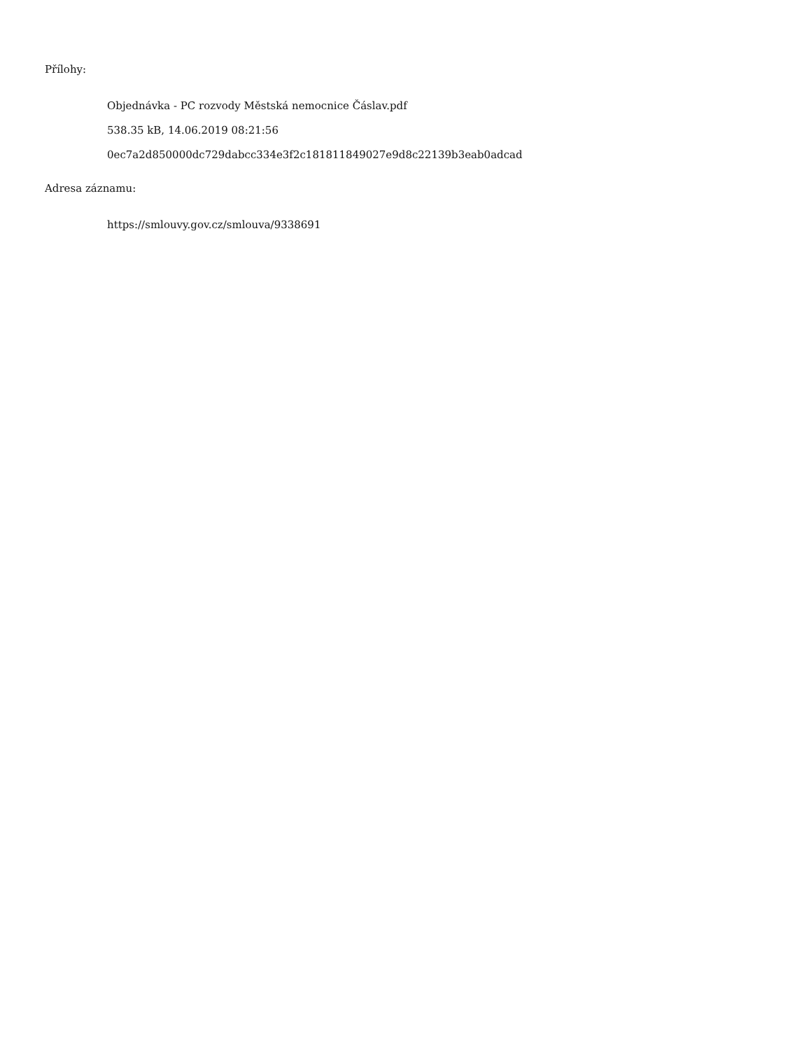Přílohy:
Objednávka - PC rozvody Městská nemocnice Čáslav.pdf
538.35 kB, 14.06.2019 08:21:56
0ec7a2d850000dc729dabcc334e3f2c181811849027e9d8c22139b3eab0adcad
Adresa záznamu:
https://smlouvy.gov.cz/smlouva/9338691